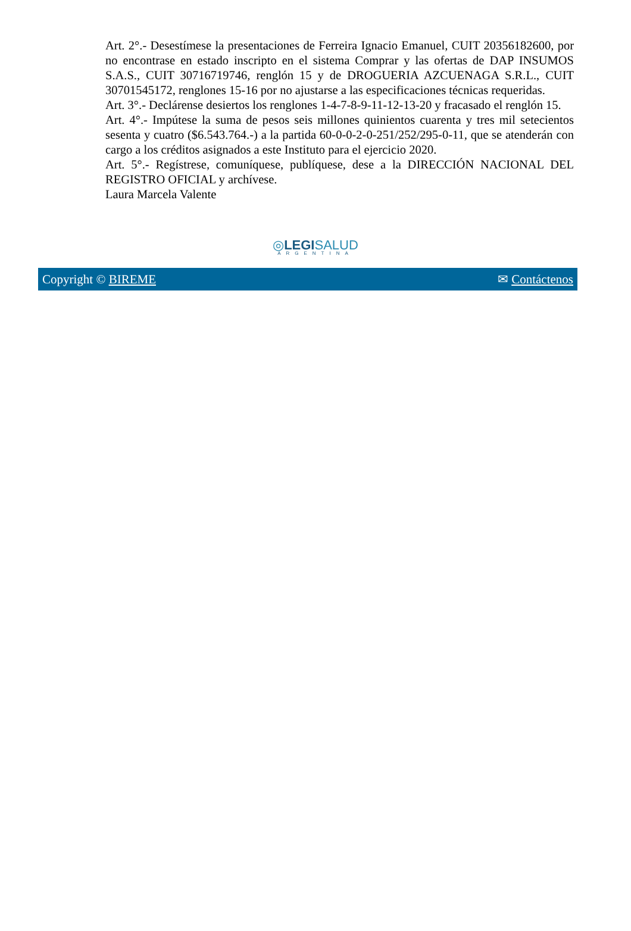Art. 2°.- Desestímese la presentaciones de Ferreira Ignacio Emanuel, CUIT 20356182600, por no encontrase en estado inscripto en el sistema Comprar y las ofertas de DAP INSUMOS S.A.S., CUIT 30716719746, renglón 15 y de DROGUERIA AZCUENAGA S.R.L., CUIT 30701545172, renglones 15-16 por no ajustarse a las especificaciones técnicas requeridas.
Art. 3°.- Declárense desiertos los renglones 1-4-7-8-9-11-12-13-20 y fracasado el renglón 15.
Art. 4°.- Impútese la suma de pesos seis millones quinientos cuarenta y tres mil setecientos sesenta y cuatro ($6.543.764.-) a la partida 60-0-0-2-0-251/252/295-0-11, que se atenderán con cargo a los créditos asignados a este Instituto para el ejercicio 2020.
Art. 5°.- Regístrese, comuníquese, publíquese, dese a la DIRECCIÓN NACIONAL DEL REGISTRO OFICIAL y archívese.
Laura Marcela Valente
◎LEGI SALUD
ARGENTINA
Copyright © BIREME ✉ Contáctenos